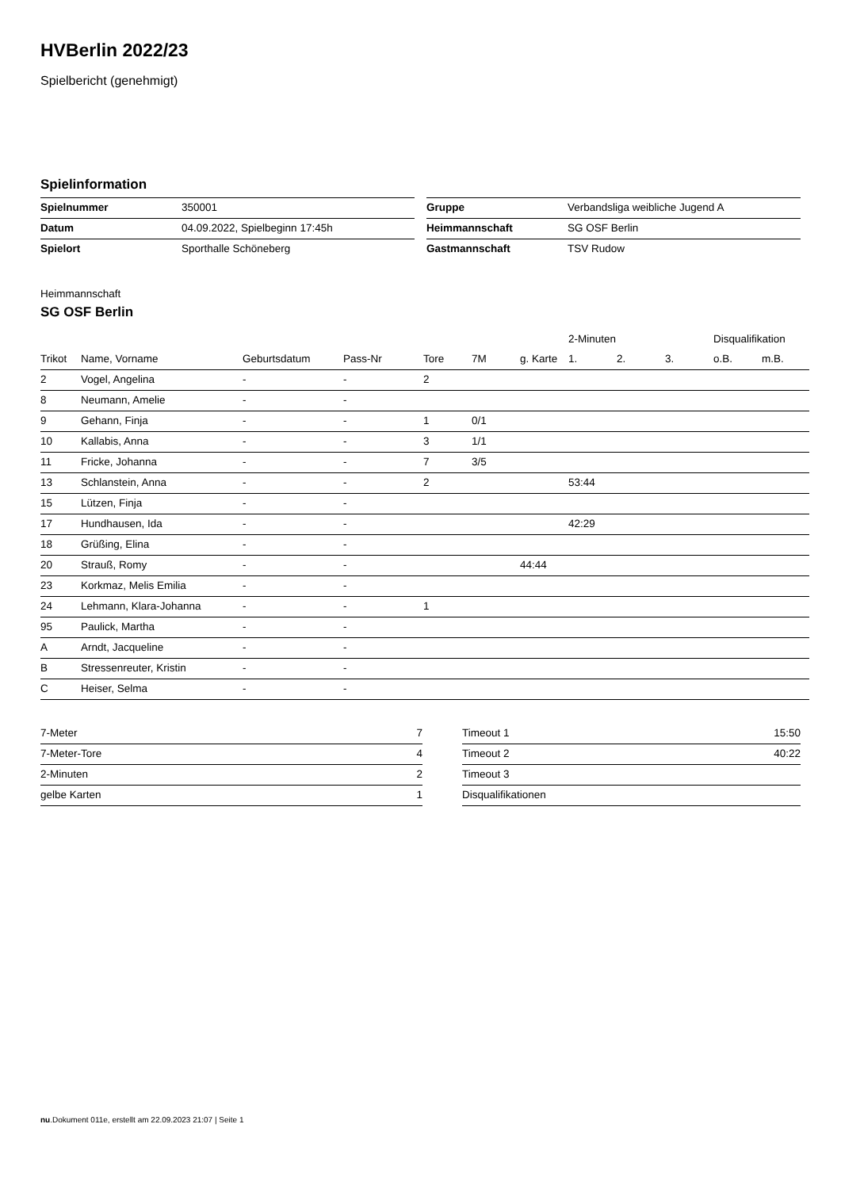HVBerlin 2022/23
Spielbericht (genehmigt)
Spielinformation
| Spielnummer | 350001 |
| Datum | 04.09.2022, Spielbeginn 17:45h |
| Spielort | Sporthalle Schöneberg |
| Gruppe | Verbandsliga weibliche Jugend A |
| Heimmannschaft | SG OSF Berlin |
| Gastmannschaft | TSV Rudow |
Heimmannschaft
SG OSF Berlin
| | | | | | | | 2-Minuten | | | Disqualifikation | |
| --- | --- | --- | --- | --- | --- | --- | --- | --- | --- | --- | --- |
| Trikot | Name, Vorname | Geburtsdatum | Pass-Nr | Tore | 7M | g. Karte | 1. | 2. | 3. | o.B. | m.B. |
| 2 | Vogel, Angelina | - | - | 2 | | | | | | | |
| 8 | Neumann, Amelie | - | - | | | | | | | | |
| 9 | Gehann, Finja | - | - | 1 | 0/1 | | | | | | |
| 10 | Kallabis, Anna | - | - | 3 | 1/1 | | | | | | |
| 11 | Fricke, Johanna | - | - | 7 | 3/5 | | | | | | |
| 13 | Schlanstein, Anna | - | - | 2 | | | 53:44 | | | | |
| 15 | Lützen, Finja | - | - | | | | | | | | |
| 17 | Hundhausen, Ida | - | - | | | | 42:29 | | | | |
| 18 | Grüßing, Elina | - | - | | | | | | | | |
| 20 | Strauß, Romy | - | - | | | 44:44 | | | | | |
| 23 | Korkmaz, Melis Emilia | - | - | | | | | | | | |
| 24 | Lehmann, Klara-Johanna | - | - | 1 | | | | | | | |
| 95 | Paulick, Martha | - | - | | | | | | | | |
| A | Arndt, Jacqueline | - | - | | | | | | | | |
| B | Stressenreuter, Kristin | - | - | | | | | | | | |
| C | Heiser, Selma | - | - | | | | | | | | |
| 7-Meter | 7 |
| 7-Meter-Tore | 4 |
| 2-Minuten | 2 |
| gelbe Karten | 1 |
| Timeout 1 | 15:50 |
| Timeout 2 | 40:22 |
| Timeout 3 | |
| Disqualifikationen | |
nu.Dokument 011e, erstellt am 22.09.2023 21:07 | Seite 1